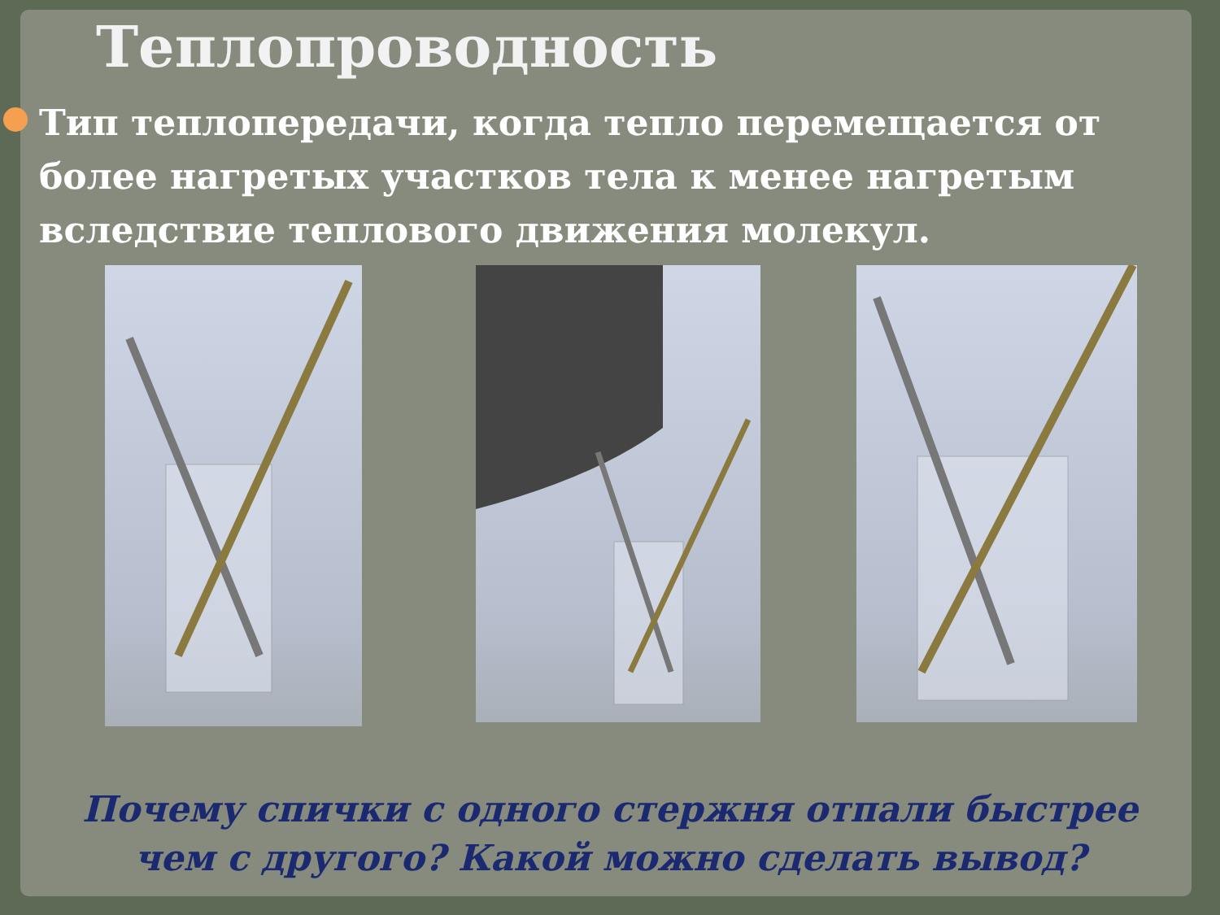Теплопроводность
Тип теплопередачи, когда тепло перемещается от более нагретых участков тела к менее нагретым вследствие теплового движения молекул.
Почему спички с одного стержня отпали быстрее чем с другого? Какой можно сделать вывод?